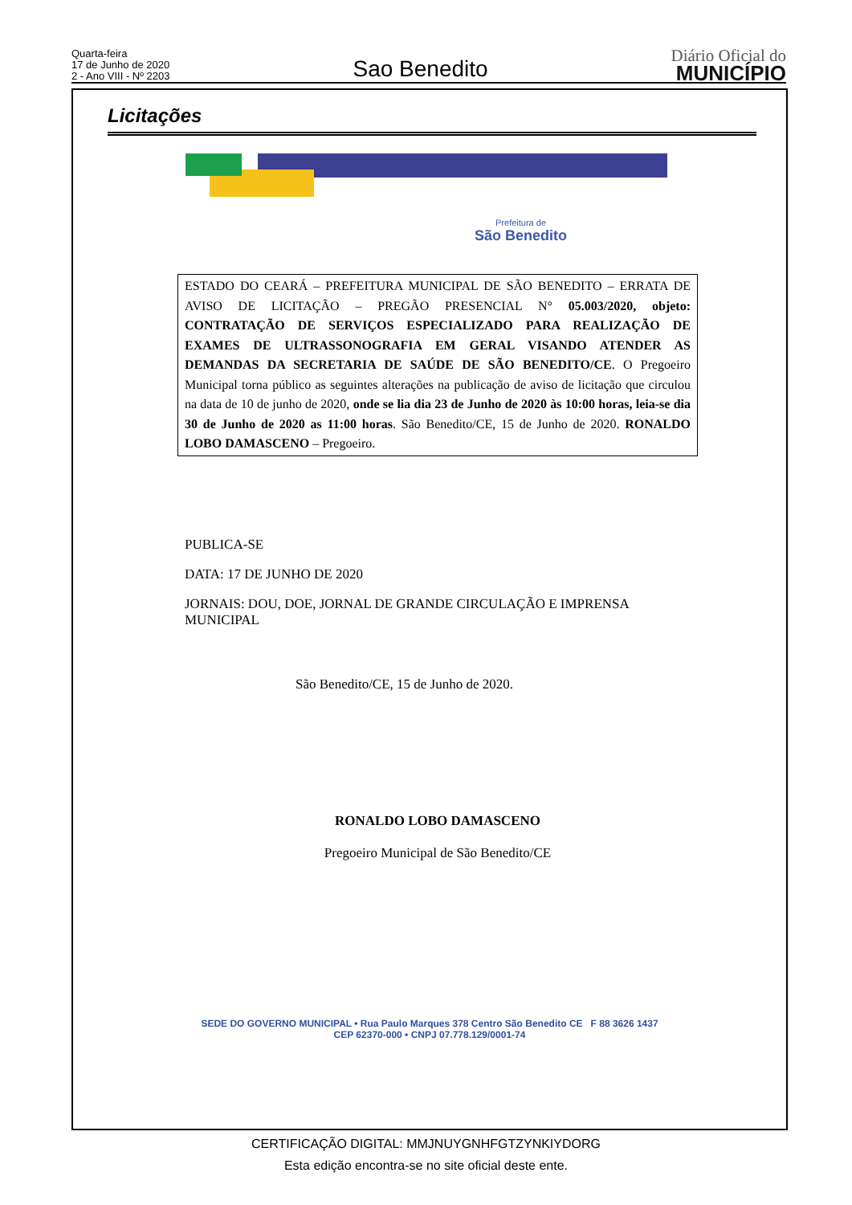Quarta-feira
17 de Junho de 2020
2 - Ano VIII - Nº 2203
Sao Benedito
Diário Oficial do
MUNICÍPIO
Licitações
Prefeitura de
São Benedito
ESTADO DO CEARÁ – PREFEITURA MUNICIPAL DE SÃO BENEDITO – ERRATA DE AVISO DE LICITAÇÃO – PREGÃO PRESENCIAL N° 05.003/2020, objeto: CONTRATAÇÃO DE SERVIÇOS ESPECIALIZADO PARA REALIZAÇÃO DE EXAMES DE ULTRASSONOGRAFIA EM GERAL VISANDO ATENDER AS DEMANDAS DA SECRETARIA DE SAÚDE DE SÃO BENEDITO/CE. O Pregoeiro Municipal torna público as seguintes alterações na publicação de aviso de licitação que circulou na data de 10 de junho de 2020, onde se lia dia 23 de Junho de 2020 às 10:00 horas, leia-se dia 30 de Junho de 2020 as 11:00 horas. São Benedito/CE, 15 de Junho de 2020. RONALDO LOBO DAMASCENO – Pregoeiro.
PUBLICA-SE
DATA: 17 DE JUNHO DE 2020
JORNAIS: DOU, DOE, JORNAL DE GRANDE CIRCULAÇÃO E IMPRENSA
MUNICIPAL
São Benedito/CE, 15 de Junho de 2020.
RONALDO LOBO DAMASCENO
Pregoeiro Municipal de São Benedito/CE
SEDE DO GOVERNO MUNICIPAL • Rua Paulo Marques 378 Centro São Benedito CE F 88 3626 1437
CEP 62370-000 • CNPJ 07.778.129/0001-74
CERTIFICAÇÃO DIGITAL: MMJNUYGNHFGTZYNKIYDORG
Esta edição encontra-se no site oficial deste ente.